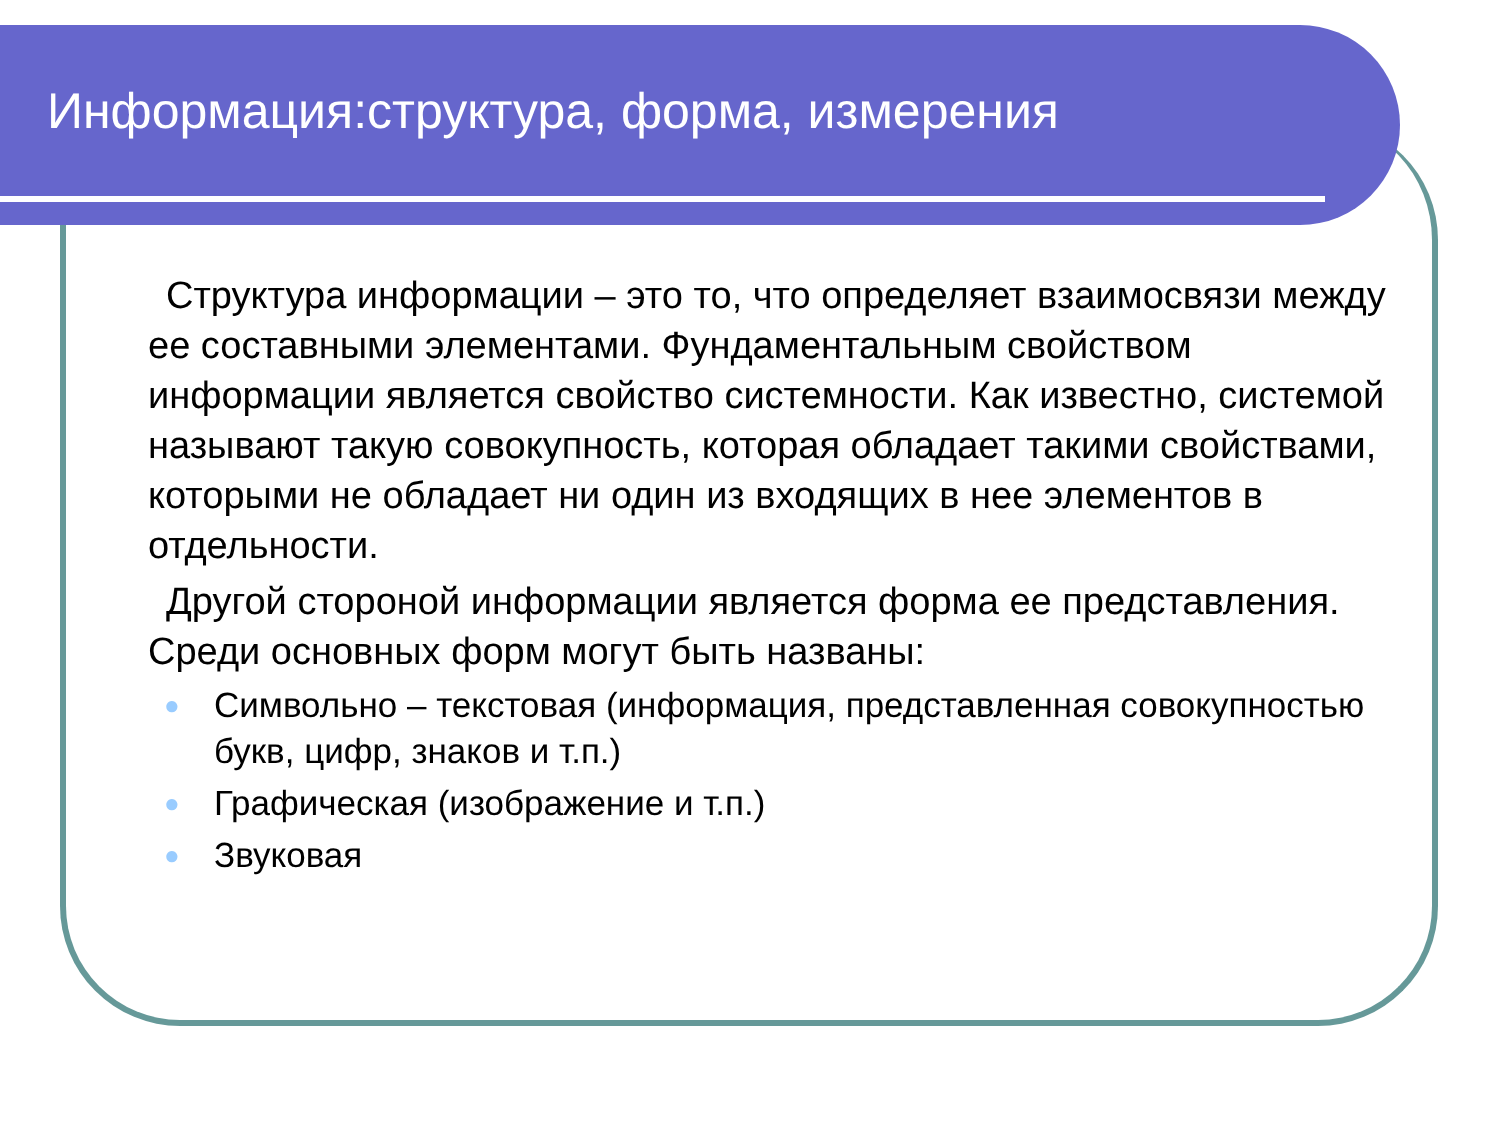Информация:структура, форма, измерения
Структура информации – это то, что определяет взаимосвязи между ее составными элементами. Фундаментальным свойством информации является свойство системности. Как известно, системой называют такую совокупность, которая обладает такими свойствами, которыми не обладает ни один из входящих в нее элементов в отдельности.
Другой стороной информации является форма ее представления. Среди основных форм могут быть названы:
● Символьно – текстовая (информация, представленная совокупностью букв, цифр, знаков и т.п.)
● Графическая (изображение и т.п.)
● Звуковая